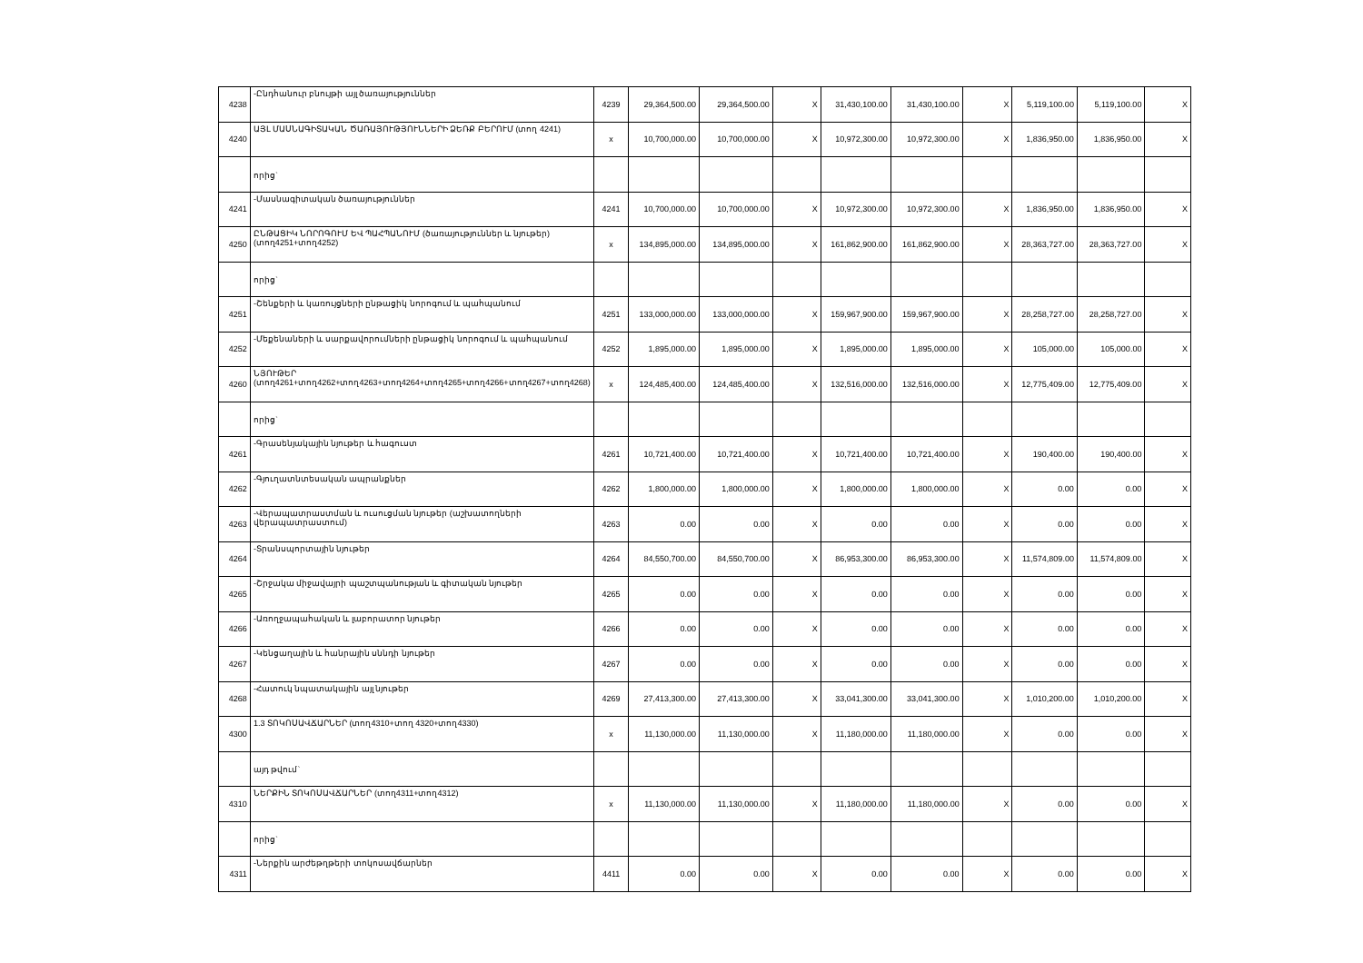| 4238 | -Ընդհանուր բնույթի այլ ծառայություններ | 4239 | 29,364,500.00 | 29,364,500.00 | X | 31,430,100.00 | 31,430,100.00 | X | 5,119,100.00 | 5,119,100.00 | X |
| 4240 | ԱՅԼ ՄԱՍՆԱԳԻՏԱԿԱՆ ԾԱՌԱՅՈՒԹՅՈՒՆՆԵՐԻ ՁԵՌՔ ԲԵՐՈՒՄ (տող 4241) | x | 10,700,000.00 | 10,700,000.00 | X | 10,972,300.00 | 10,972,300.00 | X | 1,836,950.00 | 1,836,950.00 | X |
| | որից` | | | | | | | | | | |
| 4241 | -Մասնագիտական ծառայություններ | 4241 | 10,700,000.00 | 10,700,000.00 | X | 10,972,300.00 | 10,972,300.00 | X | 1,836,950.00 | 1,836,950.00 | X |
| 4250 | ԸՆԹԱՑԻԿ ՆՈՐՈԳՈՒՄ ԵՎ ՊԱՀՊԱՆՈՒՄ (ծառայություններ և նյութեր) (տող4251+տող4252) | x | 134,895,000.00 | 134,895,000.00 | X | 161,862,900.00 | 161,862,900.00 | X | 28,363,727.00 | 28,363,727.00 | X |
| | որից` | | | | | | | | | | |
| 4251 | -Շենքերի և կառույցների ընթացիկ նորոգում և պահպանում | 4251 | 133,000,000.00 | 133,000,000.00 | X | 159,967,900.00 | 159,967,900.00 | X | 28,258,727.00 | 28,258,727.00 | X |
| 4252 | -Մեքենաների և սարքավորումների ընթացիկ նորոգում և պահպանում | 4252 | 1,895,000.00 | 1,895,000.00 | X | 1,895,000.00 | 1,895,000.00 | X | 105,000.00 | 105,000.00 | X |
| 4260 | ՆՅՈՒԹԵՐ (տող4261+տող4262+տող4263+տող4264+տող4265+տող4266+տող4267+տող4268) | x | 124,485,400.00 | 124,485,400.00 | X | 132,516,000.00 | 132,516,000.00 | X | 12,775,409.00 | 12,775,409.00 | X |
| | որից` | | | | | | | | | | |
| 4261 | -Գրասենյակային նյութեր և հագուստ | 4261 | 10,721,400.00 | 10,721,400.00 | X | 10,721,400.00 | 10,721,400.00 | X | 190,400.00 | 190,400.00 | X |
| 4262 | -Գյուղատնտեսական ապրանքներ | 4262 | 1,800,000.00 | 1,800,000.00 | X | 1,800,000.00 | 1,800,000.00 | X | 0.00 | 0.00 | X |
| 4263 | -Վերապատրաստման և ուսուցման նյութեր (աշխատողների վերապատրաստում) | 4263 | 0.00 | 0.00 | X | 0.00 | 0.00 | X | 0.00 | 0.00 | X |
| 4264 | -Տրանսպորտային նյութեր | 4264 | 84,550,700.00 | 84,550,700.00 | X | 86,953,300.00 | 86,953,300.00 | X | 11,574,809.00 | 11,574,809.00 | X |
| 4265 | -Շրջակա միջավայրի պաշտպանության և գիտական նյութեր | 4265 | 0.00 | 0.00 | X | 0.00 | 0.00 | X | 0.00 | 0.00 | X |
| 4266 | -Առողջապահական և լաբորատոր նյութեր | 4266 | 0.00 | 0.00 | X | 0.00 | 0.00 | X | 0.00 | 0.00 | X |
| 4267 | -Կենցաղային և հանրային սննդի նյութեր | 4267 | 0.00 | 0.00 | X | 0.00 | 0.00 | X | 0.00 | 0.00 | X |
| 4268 | -Հատուկ նպատակային այլ նյութեր | 4269 | 27,413,300.00 | 27,413,300.00 | X | 33,041,300.00 | 33,041,300.00 | X | 1,010,200.00 | 1,010,200.00 | X |
| 4300 | 1.3 ՏՈԿՈՍԱՎՃԱՐՆԵՐ (տող4310+տող 4320+տող4330) | x | 11,130,000.00 | 11,130,000.00 | X | 11,180,000.00 | 11,180,000.00 | X | 0.00 | 0.00 | X |
| | այդ թվում` | | | | | | | | | | |
| 4310 | ՆԵՐՔԻՆ ՏՈԿՈՍԱՎՃԱՐՆԵՐ (տող4311+տող4312) | x | 11,130,000.00 | 11,130,000.00 | X | 11,180,000.00 | 11,180,000.00 | X | 0.00 | 0.00 | X |
| | որից` | | | | | | | | | | |
| 4311 | -Ներքին արժեթղթերի տոկոսավճարներ | 4411 | 0.00 | 0.00 | X | 0.00 | 0.00 | X | 0.00 | 0.00 | X |